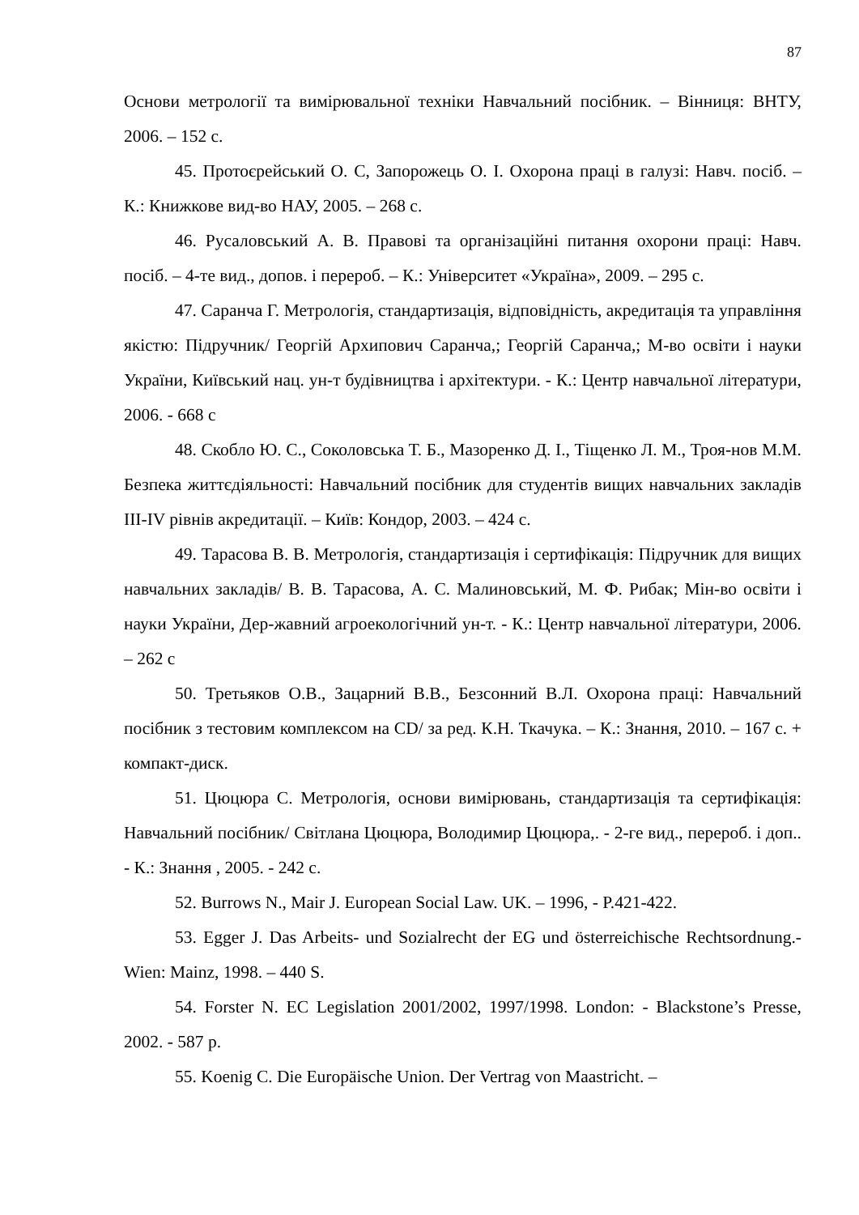87
Основи метрології та вимірювальної техніки Навчальний посібник. – Вінниця: ВНТУ, 2006. – 152 с.
45. Протоєрейський О. С, Запорожець О. І. Охорона праці в галузі: Навч. посіб. – К.: Книжкове вид-во НАУ, 2005. – 268 с.
46. Русаловський А. В. Правові та організаційні питання охорони праці: Навч. посіб. – 4-те вид., допов. і перероб. – К.: Університет «Україна», 2009. – 295 с.
47. Саранча Г. Метрологія, стандартизація, відповідність, акредитація та управління якістю: Підручник/ Георгій Архипович Саранча,; Георгій Саранча,; М-во освіти і науки України, Київський нац. ун-т будівництва і архітектури. - К.: Центр навчальної літератури, 2006. - 668 с
48. Скобло Ю. С., Соколовська Т. Б., Мазоренко Д. І., Тіщенко Л. М., Троя-нов М.М. Безпека життєдіяльності: Навчальний посібник для студентів вищих навчальних закладів III-IV рівнів акредитації. – Київ: Кондор, 2003. – 424 с.
49. Тарасова В. В. Метрологія, стандартизація і сертифікація: Підручник для вищих навчальних закладів/ В. В. Тарасова, А. С. Малиновський, М. Ф. Рибак; Мін-во освіти і науки України, Дер-жавний агроекологічний ун-т. - К.: Центр навчальної літератури, 2006. – 262 с
50. Третьяков О.В., Зацарний В.В., Безсонний В.Л. Охорона праці: Навчальний посібник з тестовим комплексом на CD/ за ред. К.Н. Ткачука. – К.: Знання, 2010. – 167 с. + компакт-диск.
51. Цюцюра С. Метрологія, основи вимірювань, стандартизація та сертифікація: Навчальний посібник/ Світлана Цюцюра, Володимир Цюцюра,. - 2-ге вид., перероб. і доп.. - К.: Знання , 2005. - 242 с.
52. Burrows N., Mair J. European Social Law. UK. – 1996, - P.421-422.
53. Egger J. Das Arbeits- und Sozialrecht der EG und österreichische Rechtsordnung.- Wien: Mainz, 1998. – 440 S.
54. Forster N. EC Legislation 2001/2002, 1997/1998. London: - Blackstone’s Presse, 2002. - 587 p.
55. Koenig C. Die Europäische Union. Der Vertrag von Maastricht. –